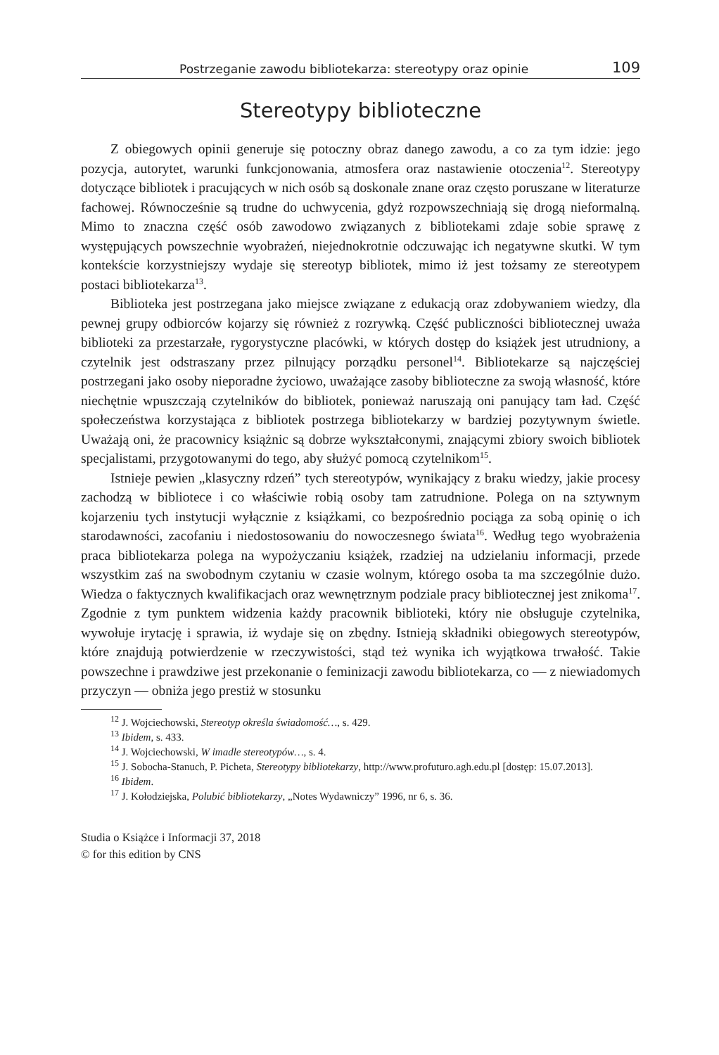Postrzeganie zawodu bibliotekarza: stereotypy oraz opinie 109
Stereotypy biblioteczne
Z obiegowych opinii generuje się potoczny obraz danego zawodu, a co za tym idzie: jego pozycja, autorytet, warunki funkcjonowania, atmosfera oraz nastawienie otoczenia<sup>12</sup>. Stereotypy dotyczące bibliotek i pracujących w nich osób są doskonale znane oraz często poruszane w literaturze fachowej. Równocześnie są trudne do uchwycenia, gdyż rozpowszechniają się drogą nieformalną. Mimo to znaczna część osób zawodowo związanych z bibliotekami zdaje sobie sprawę z występujących powszechnie wyobrażeń, niejednokrotnie odczuwając ich negatywne skutki. W tym kontekście korzystniejszy wydaje się stereotyp bibliotek, mimo iż jest tożsamy ze stereotypem postaci bibliotekarza<sup>13</sup>.
Biblioteka jest postrzegana jako miejsce związane z edukacją oraz zdobywaniem wiedzy, dla pewnej grupy odbiorców kojarzy się również z rozrywką. Część publiczności bibliotecznej uważa biblioteki za przestarzałe, rygorystyczne placówki, w których dostęp do książek jest utrudniony, a czytelnik jest odstraszany przez pilnujący porządku personel<sup>14</sup>. Bibliotekarze są najczęściej postrzegani jako osoby nieporadne życiowo, uważające zasoby biblioteczne za swoją własność, które niechętnie wpuszczają czytelników do bibliotek, ponieważ naruszają oni panujący tam ład. Część społeczeństwa korzystająca z bibliotek postrzega bibliotekarzy w bardziej pozytywnym świetle. Uważają oni, że pracownicy książnic są dobrze wykształconymi, znającymi zbiory swoich bibliotek specjalistami, przygotowanymi do tego, aby służyć pomocą czytelnikom<sup>15</sup>.
Istnieje pewien „klasyczny rdzeń” tych stereotypów, wynikający z braku wiedzy, jakie procesy zachodzą w bibliotece i co właściwie robią osoby tam zatrudnione. Polega on na sztywnym kojarzeniu tych instytucji wyłącznie z książkami, co bezpośrednio pociąga za sobą opinię o ich starodawności, zacofaniu i niedostosowaniu do nowoczesnego świata<sup>16</sup>. Według tego wyobrażenia praca bibliotekarza polega na wypożyczaniu książek, rzadziej na udzielaniu informacji, przede wszystkim zaś na swobodnym czytaniu w czasie wolnym, którego osoba ta ma szczególnie dużo. Wiedza o faktycznych kwalifikacjach oraz wewnętrznym podziale pracy bibliotecznej jest znikoma<sup>17</sup>. Zgodnie z tym punktem widzenia każdy pracownik biblioteki, który nie obsługuje czytelnika, wywołuje irytację i sprawia, iż wydaje się on zbędny. Istnieją składniki obiegowych stereotypów, które znajdują potwierdzenie w rzeczywistości, stąd też wynika ich wyjątkowa trwałość. Takie powszechne i prawdziwe jest przekonanie o feminizacji zawodu bibliotekarza, co — z niewiadomych przyczyn — obniża jego prestiż w stosunku
<sup>12</sup> J. Wojciechowski, Stereotyp określa świadomość…, s. 429.
<sup>13</sup> Ibidem, s. 433.
<sup>14</sup> J. Wojciechowski, W imadle stereotypów…, s. 4.
<sup>15</sup> J. Sobocha-Stanuch, P. Picheta, Stereotypy bibliotekarzy, http://www.profuturo.agh.edu.pl [dostęp: 15.07.2013].
<sup>16</sup> Ibidem.
<sup>17</sup> J. Kołodziejska, Polubić bibliotekarzy, „Notes Wydawniczy” 1996, nr 6, s. 36.
Studia o Książce i Informacji 37, 2018
© for this edition by CNS